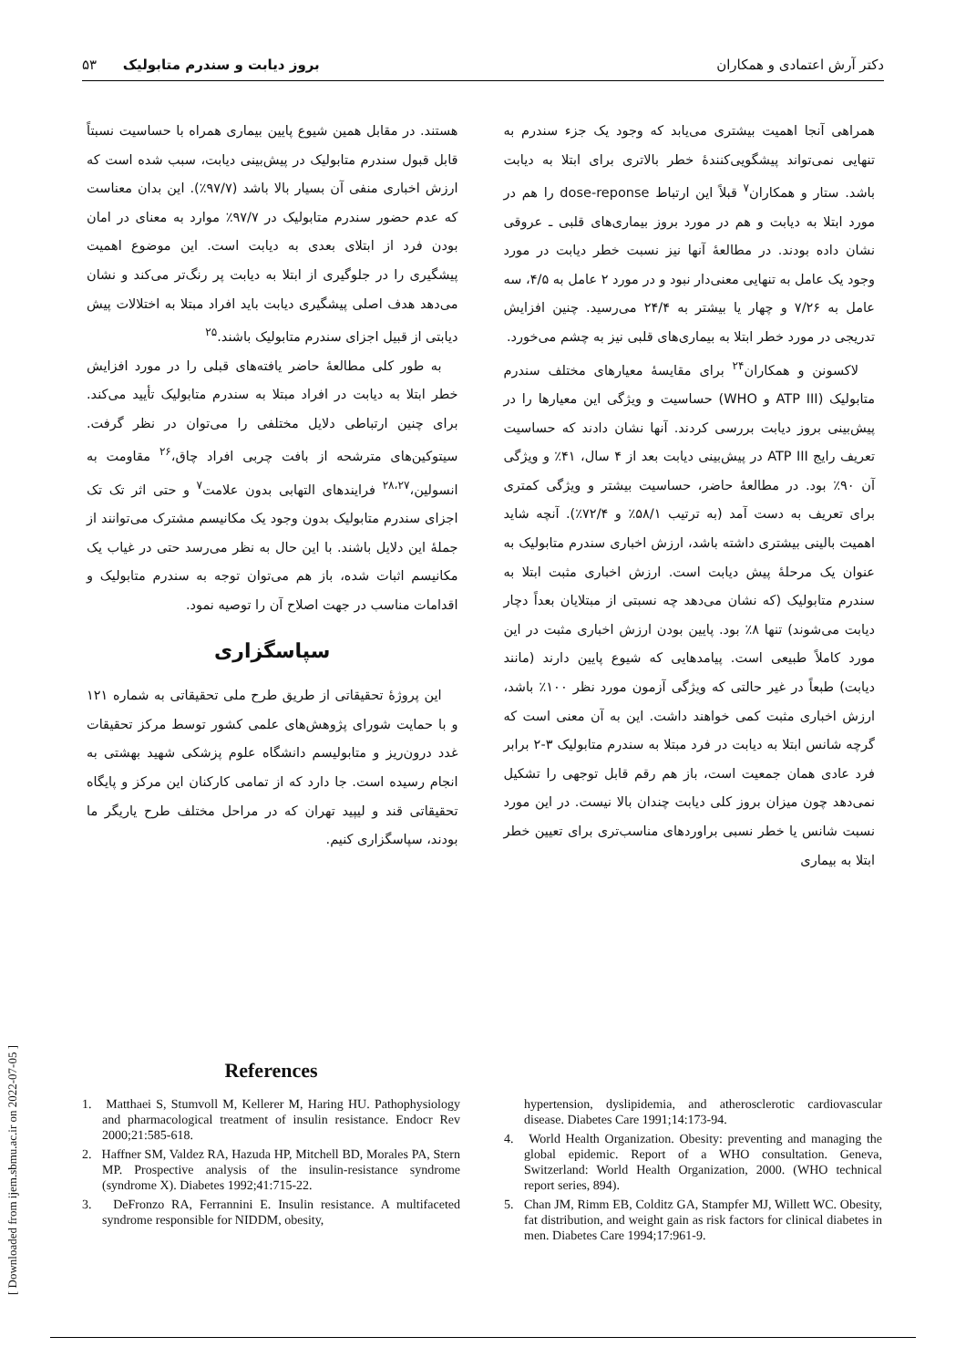دکتر آرش اعتمادی و همکاران بروز دیابت و سندرم متابولیک ۵۳
همراهی آنجا اهمیت بیشتری می‌یابد که وجود یک جزء سندرم به تنهایی نمی‌تواند پیشگویی‌کنندهٔ خطر بالاتری برای ابتلا به دیابت باشد. ستار و همکاران<sup>۷</sup> قبلاً این ارتباط dose-reponse را هم در مورد ابتلا به دیابت و هم در مورد بروز بیماری‌های قلبی ـ عروقی نشان داده بودند. در مطالعهٔ آنها نیز نسبت خطر دیابت در مورد وجود یک عامل به تنهایی معنی‌دار نبود و در مورد ۲ عامل به ۴/۵، سه عامل به ۷/۲۶ و چهار یا بیشتر به ۲۴/۴ می‌رسید. چنین افزایش تدریجی در مورد خطر ابتلا به بیماری‌های قلبی نیز به چشم می‌خورد.
لاکسونن و همکاران<sup>۲۴</sup> برای مقایسهٔ معیارهای مختلف سندرم متابولیک (ATP III و WHO) حساسیت و ویژگی این معیارها را در پیش‌بینی بروز دیابت بررسی کردند. آنها نشان دادند که حساسیت تعریف رایج ATP III در پیش‌بینی دیابت بعد از ۴ سال، ۴۱٪ و ویژگی آن ۹۰٪ بود. در مطالعهٔ حاضر، حساسیت بیشتر و ویژگی کمتری برای تعریف به دست آمد (به ترتیب ۵۸/۱٪ و ۷۲/۴٪). آنچه شاید اهمیت بالینی بیشتری داشته باشد، ارزش اخباری سندرم متابولیک به عنوان یک مرحلهٔ پیش دیابت است. ارزش اخباری مثبت ابتلا به سندرم متابولیک (که نشان می‌دهد چه نسبتی از مبتلایان بعداً دچار دیابت می‌شوند) تنها ۸٪ بود. پایین بودن ارزش اخباری مثبت در این مورد کاملاً طبیعی است. پیامدهایی که شیوع پایین دارند (مانند دیابت) طبعاً در غیر حالتی که ویژگی آزمون مورد نظر ۱۰۰٪ باشد، ارزش اخباری مثبت کمی خواهند داشت. این به آن معنی است که گرچه شانس ابتلا به دیابت در فرد مبتلا به سندرم متابولیک ۳-۲ برابر فرد عادی همان جمعیت است، باز هم رقم قابل توجهی را تشکیل نمی‌دهد چون میزان بروز کلی دیابت چندان بالا نیست. در این مورد نسبت شانس یا خطر نسبی براوردهای مناسب‌تری برای تعیین خطر ابتلا به بیماری
هستند. در مقابل همین شیوع پایین بیماری همراه با حساسیت نسبتاً قابل قبول سندرم متابولیک در پیش‌بینی دیابت، سبب شده است که ارزش اخباری منفی آن بسیار بالا باشد (۹۷/۷٪). این بدان معناست که عدم حضور سندرم متابولیک در ۹۷/۷٪ موارد به معنای در امان بودن فرد از ابتلای بعدی به دیابت است. این موضوع اهمیت پیشگیری را در جلوگیری از ابتلا به دیابت پر رنگ‌تر می‌کند و نشان می‌دهد هدف اصلی پیشگیری دیابت باید افراد مبتلا به اختلالات پیش دیابتی از قبیل اجزای سندرم متابولیک باشند.<sup>۲۵</sup>
به طور کلی مطالعهٔ حاضر یافته‌های قبلی را در مورد افزایش خطر ابتلا به دیابت در افراد مبتلا به سندرم متابولیک تأیید می‌کند. برای چنین ارتباطی دلایل مختلفی را می‌توان در نظر گرفت. سیتوکین‌های مترشحه از بافت چربی افراد چاق،<sup>۲۶</sup> مقاومت به انسولین،<sup>۲۸،۲۷</sup> فرایندهای التهابی بدون علامت<sup>۷</sup> و حتی اثر تک تک اجزای سندرم متابولیک بدون وجود یک مکانیسم مشترک می‌توانند از جملهٔ این دلایل باشند. با این حال به نظر می‌رسد حتی در غیاب یک مکانیسم اثبات شده، باز هم می‌توان توجه به سندرم متابولیک و اقدامات مناسب در جهت اصلاح آن را توصیه نمود.
سپاسگزاری
این پروژهٔ تحقیقاتی از طریق طرح ملی تحقیقاتی به شماره ۱۲۱ و با حمایت شورای پژوهش‌های علمی کشور توسط مرکز تحقیقات غدد درون‌ریز و متابولیسم دانشگاه علوم پزشکی شهید بهشتی به انجام رسیده است. جا دارد که از تمامی کارکنان این مرکز و پایگاه تحقیقاتی قند و لیپید تهران که در مراحل مختلف طرح یاریگر ما بودند، سپاسگزاری کنیم.
References
1. Matthaei S, Stumvoll M, Kellerer M, Haring HU. Pathophysiology and pharmacological treatment of insulin resistance. Endocr Rev 2000;21:585-618.
2. Haffner SM, Valdez RA, Hazuda HP, Mitchell BD, Morales PA, Stern MP. Prospective analysis of the insulin-resistance syndrome (syndrome X). Diabetes 1992;41:715-22.
3. DeFronzo RA, Ferrannini E. Insulin resistance. A multifaceted syndrome responsible for NIDDM, obesity,
hypertension, dyslipidemia, and atherosclerotic cardiovascular disease. Diabetes Care 1991;14:173-94.
4. World Health Organization. Obesity: preventing and managing the global epidemic. Report of a WHO consultation. Geneva, Switzerland: World Health Organization, 2000. (WHO technical report series, 894).
5. Chan JM, Rimm EB, Colditz GA, Stampfer MJ, Willett WC. Obesity, fat distribution, and weight gain as risk factors for clinical diabetes in men. Diabetes Care 1994;17:961-9.
[ Downloaded from ijem.sbmu.ac.ir on 2022-07-05 ]